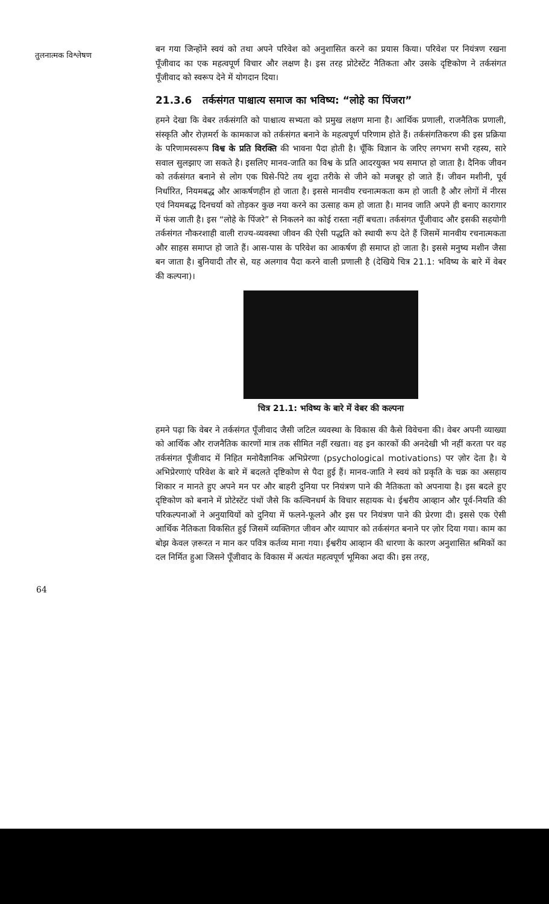तुलनात्मक विश्लेषण
बन गया जिन्होंने स्वयं को तथा अपने परिवेश को अनुशासित करने का प्रयास किया। परिवेश पर नियंत्रण रखना पूँजीवाद का एक महत्वपूर्ण विचार और लक्षण है। इस तरह प्रोटेस्टेंट नैतिकता और उसके दृष्टिकोण ने तर्कसंगत पूँजीवाद को स्वरूप देने में योगदान दिया।
21.3.6 तर्कसंगत पाश्चात्य समाज का भविष्य: “लोहे का पिंजरा”
हमने देखा कि वेबर तर्कसंगति को पाश्चात्य सभ्यता को प्रमुख लक्षण माना है। आर्थिक प्रणाली, राजनैतिक प्रणाली, संस्कृति और रोज़मर्रा के कामकाज को तर्कसंगत बनाने के महत्वपूर्ण परिणाम होते हैं। तर्कसंगतिकरण की इस प्रक्रिया के परिणामस्वरूप विश्व के प्रति विरक्ति की भावना पैदा होती है। चूँकि विज्ञान के जरिए लगभग सभी रहस्य, सारे सवाल सुलझाए जा सकते है। इसलिए मानव-जाति का विश्व के प्रति आदरयुक्त भय समाप्त हो जाता है। दैनिक जीवन को तर्कसंगत बनाने से लोग एक घिसे-पिटे तय शुदा तरीके से जीने को मजबूर हो जाते हैं। जीवन मशीनी, पूर्व निर्धारित, नियमबद्ध और आकर्षणहीन हो जाता है। इससे मानवीय रचनात्मकता कम हो जाती है और लोगों में नीरस एवं नियमबद्ध दिनचर्या को तोड़कर कुछ नया करने का उत्साह कम हो जाता है। मानव जाति अपने ही बनाए कारागार में फंस जाती है। इस “लोहे के पिंजरे” से निकलने का कोई रास्ता नहीं बचता। तर्कसंगत पूँजीवाद और इसकी सहयोगी तर्कसंगत नौकरशाही वाली राज्य-व्यवस्था जीवन की ऐसी पद्धति को स्थायी रूप देते हैं जिसमें मानवीय रचनात्मकता और साहस समाप्त हो जाते हैं। आस-पास के परिवेश का आकर्षण ही समाप्त हो जाता है। इससे मनुष्य मशीन जैसा बन जाता है। बुनियादी तौर से, यह अलगाव पैदा करने वाली प्रणाली है (देखिये चित्र 21.1: भविष्य के बारे में वेबर की कल्पना)।
चित्र 21.1: भविष्य के बारे में वेबर की कल्पना
हमने पढ़ा कि वेबर ने तर्कसंगत पूँजीवाद जैसी जटिल व्यवस्था के विकास की कैसे विवेचना की। वेबर अपनी व्याख्या को आर्थिक और राजनैतिक कारणों मात्र तक सीमित नहीं रखता। वह इन कारकों की अनदेखी भी नहीं करता पर वह तर्कसंगत पूँजीवाद में निहित मनोवैज्ञानिक अभिप्रेरणा (psychological motivations) पर ज़ोर देता है। ये अभिप्रेरणाएं परिवेश के बारे में बदलते दृष्टिकोण से पैदा हुई हैं। मानव-जाति ने स्वयं को प्रकृति के चक्र का असहाय शिकार न मानते हुए अपने मन पर और बाहरी दुनिया पर नियंत्रण पाने की नैतिकता को अपनाया है। इस बदले हुए दृष्टिकोण को बनाने में प्रोटेस्टेंट पंथों जैसे कि कल्विनधर्म के विचार सहायक थे। ईश्वरीय आव्हान और पूर्व-नियति की परिकल्पनाओं ने अनुयायियों को दुनिया में फलने-फूलने और इस पर नियंत्रण पाने की प्रेरणा दी। इससे एक ऐसी आर्थिक नैतिकता विकसित हुई जिसमें व्यक्तिगत जीवन और व्यापार को तर्कसंगत बनाने पर ज़ोर दिया गया। काम का बोझ केवल ज़रूरत न मान कर पवित्र कर्तव्य माना गया। ईश्वरीय आव्हान की धारणा के कारण अनुशासित श्रमिकों का दल निर्मित हुआ जिसने पूँजीवाद के विकास में अत्यंत महत्वपूर्ण भूमिका अदा की। इस तरह,
64